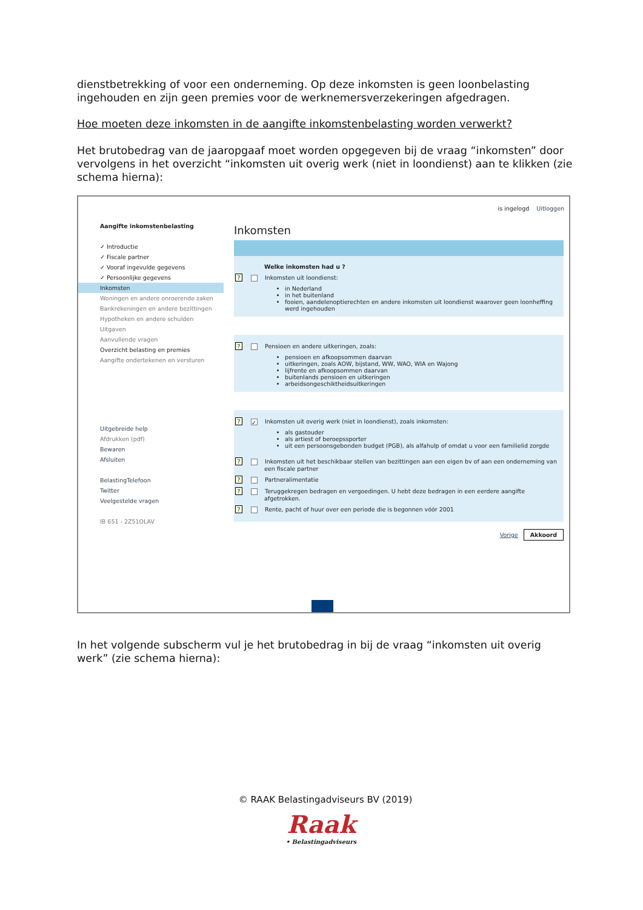dienstbetrekking of voor een onderneming. Op deze inkomsten is geen loonbelasting ingehouden en zijn geen premies voor de werknemersverzekeringen afgedragen.
Hoe moeten deze inkomsten in de aangifte inkomstenbelasting worden verwerkt?
Het brutobedrag van de jaaropgaaf moet worden opgegeven bij de vraag “inkomsten” door vervolgens in het overzicht “inkomsten uit overig werk (niet in loondienst) aan te klikken (zie schema hierna):
is ingelogd Uitloggen
Aangifte inkomstenbelasting
✓ Introductie
✓ Fiscale partner
✓ Vooraf ingevulde gegevens
✓ Persoonlijke gegevens
Inkomsten
Woningen en andere onroerende zaken
Bankrekeningen en andere bezittingen
Hypotheken en andere schulden
Uitgaven
Aanvullende vragen
Overzicht belasting en premies
Aangifte ondertekenen en versturen
Uitgebreide help
Afdrukken (pdf)
Bewaren
Afsluiten
BelastingTelefoon
Twitter
Veelgestelde vragen
IB 651 - 2Z51OLAV
Inkomsten
Welke inkomsten had u ?
? Inkomsten uit loondienst:
in Nederland
in het buitenland
fooien, aandelenoptierechten en andere inkomsten uit loondienst waarover geen loonheffing werd ingehouden
? Pensioen en andere uitkeringen, zoals:
pensioen en afkoopsommen daarvan
uitkeringen, zoals AOW, bijstand, WW, WAO, WIA en Wajong
lijfrente en afkoopsommen daarvan
buitenlands pensioen en uitkeringen
arbeidsongeschiktheidsuitkeringen
? ✓ Inkomsten uit overig werk (niet in loondienst), zoals inkomsten:
als gastouder
als artiest of beroepssporter
uit een persoonsgebonden budget (PGB), als alfahulp of omdat u voor een familielid zorgde
? Inkomsten uit het beschikbaar stellen van bezittingen aan een eigen bv of aan een onderneming van een fiscale partner
? Partneralimentatie
? Teruggekregen bedragen en vergoedingen. U hebt deze bedragen in een eerdere aangifte afgetrokken.
? Rente, pacht of huur over een periode die is begonnen vóór 2001
Vorige Akkoord
In het volgende subscherm vul je het brutobedrag in bij de vraag “inkomsten uit overig werk” (zie schema hierna):
© RAAK Belastingadviseurs BV (2019)
Raak
• Belastingadviseurs